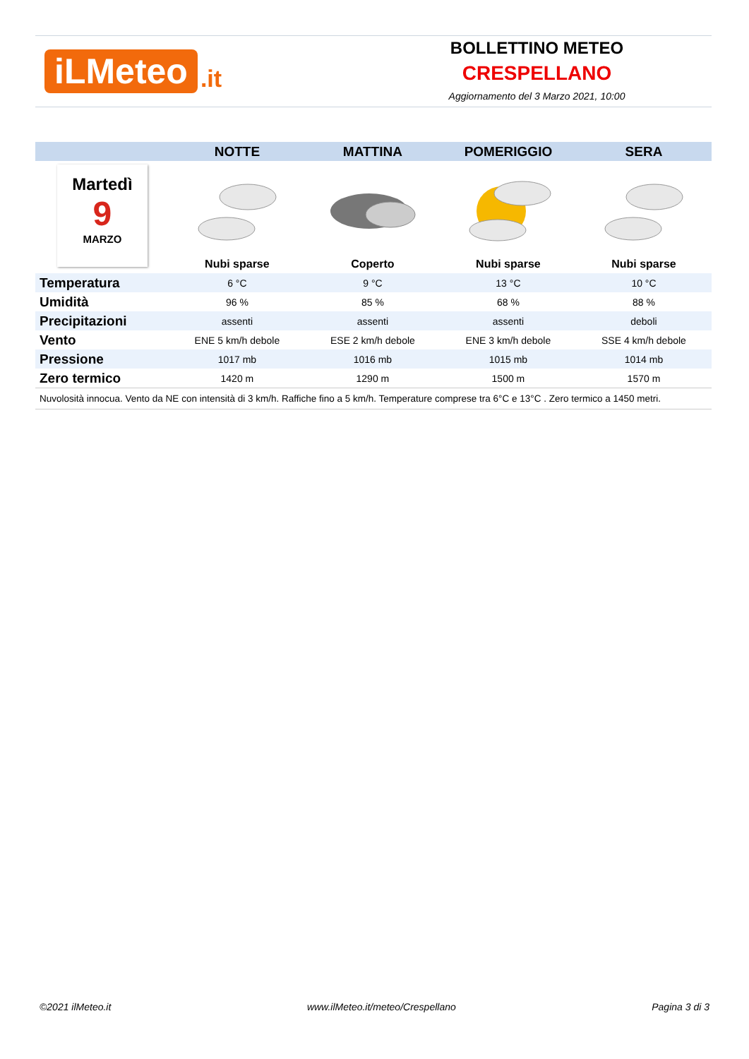iLMeteo.it
BOLLETTINO METEO
CRESPELLANO
Aggiornamento del 3 Marzo 2021, 10:00
| | NOTTE | MATTINA | POMERIGGIO | SERA |
| --- | --- | --- | --- | --- |
| Martedì 9 MARZO | | | | |
| | Nubi sparse | Coperto | Nubi sparse | Nubi sparse |
| Temperatura | 6 °C | 9 °C | 13 °C | 10 °C |
| Umidità | 96 % | 85 % | 68 % | 88 % |
| Precipitazioni | assenti | assenti | assenti | deboli |
| Vento | ENE 5 km/h debole | ESE 2 km/h debole | ENE 3 km/h debole | SSE 4 km/h debole |
| Pressione | 1017 mb | 1016 mb | 1015 mb | 1014 mb |
| Zero termico | 1420 m | 1290 m | 1500 m | 1570 m |
| Nuvolosità innocua. Vento da NE con intensità di 3 km/h. Raffiche fino a 5 km/h. Temperature comprese tra 6°C e 13°C . Zero termico a 1450 metri. | | | | |
©2021 ilMeteo.it www.ilMeteo.it/meteo/Crespellano Pagina 3 di 3